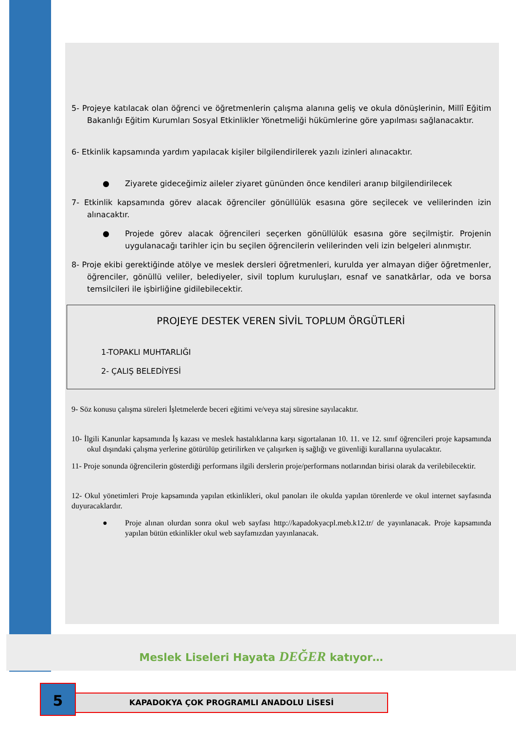5- Projeye katılacak olan öğrenci ve öğretmenlerin çalışma alanına geliş ve okula dönüşlerinin, Millî Eğitim Bakanlığı Eğitim Kurumları Sosyal Etkinlikler Yönetmeliği hükümlerine göre yapılması sağlanacaktır.
6- Etkinlik kapsamında yardım yapılacak kişiler bilgilendirilerek yazılı izinleri alınacaktır.
● Ziyarete gideceğimiz aileler ziyaret gününden önce kendileri aranıp bilgilendirilecek
7- Etkinlik kapsamında görev alacak öğrenciler gönüllülük esasına göre seçilecek ve velilerinden izin alınacaktır.
● Projede görev alacak öğrencileri seçerken gönüllülük esasına göre seçilmiştir. Projenin uygulanacağı tarihler için bu seçilen öğrencilerin velilerinden veli izin belgeleri alınmıştır.
8- Proje ekibi gerektiğinde atölye ve meslek dersleri öğretmenleri, kurulda yer almayan diğer öğretmenler, öğrenciler, gönüllü veliler, belediyeler, sivil toplum kuruluşları, esnaf ve sanatkârlar, oda ve borsa temsilcileri ile işbirliğine gidilebilecektir.
PROJEYE DESTEK VEREN SİVİL TOPLUM ÖRGÜTLERİ
1-TOPAKLI MUHTARLIĞI
2- ÇALIŞ BELEDİYESİ
9- Söz konusu çalışma süreleri İşletmelerde beceri eğitimi ve/veya staj süresine sayılacaktır.
10- İlgili Kanunlar kapsamında İş kazası ve meslek hastalıklarına karşı sigortalanan 10. 11. ve 12. sınıf öğrencileri proje kapsamında okul dışındaki çalışma yerlerine götürülüp getirilirken ve çalışırken iş sağlığı ve güvenliği kurallarına uyulacaktır.
11- Proje sonunda öğrencilerin gösterdiği performans ilgili derslerin proje/performans notlarından birisi olarak da verilebilecektir.
12- Okul yönetimleri Proje kapsamında yapılan etkinlikleri, okul panoları ile okulda yapılan törenlerde ve okul internet sayfasında duyuracaklardır.
● Proje alınan olurdan sonra okul web sayfası http://kapadokyacpl.meb.k12.tr/ de yayınlanacak. Proje kapsamında yapılan bütün etkinlikler okul web sayfamızdan yayınlanacak.
Meslek Liseleri Hayata DEĞER katıyor…
5 KAPADOKYA ÇOK PROGRAMLI ANADOLU LİSESİ